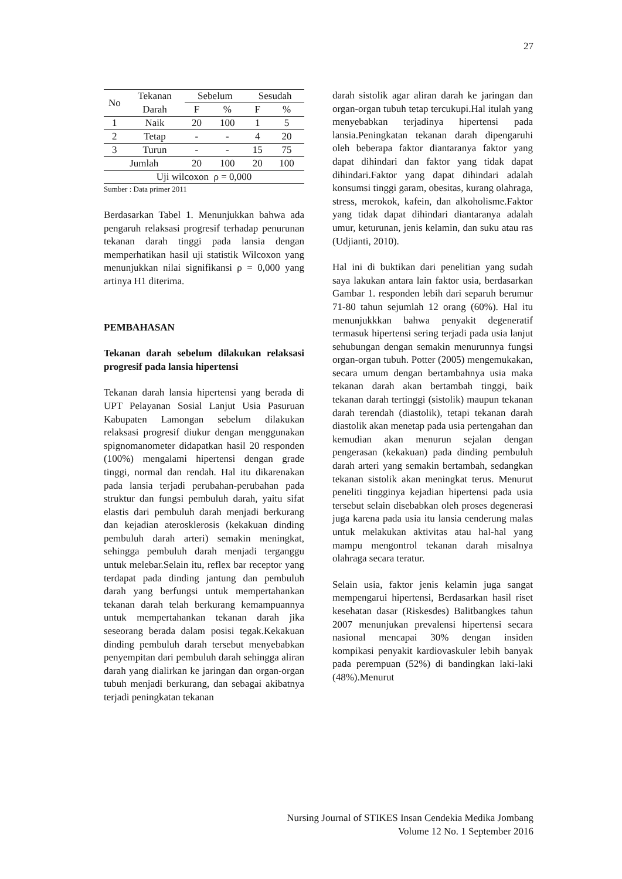27
| No | Tekanan | Sebelum | | Sesudah | |
| | Darah | F | % | F | % |
| 1 | Naik | 20 | 100 | 1 | 5 |
| 2 | Tetap | - | - | 4 | 20 |
| 3 | Turun | - | - | 15 | 75 |
| Jumlah | | 20 | 100 | 20 | 100 |
| Uji wilcoxon ρ = 0,000 | | | | | |
Sumber : Data primer 2011
Berdasarkan Tabel 1. Menunjukkan bahwa ada pengaruh relaksasi progresif terhadap penurunan tekanan darah tinggi pada lansia dengan memperhatikan hasil uji statistik Wilcoxon yang menunjukkan nilai signifikansi ρ = 0,000 yang artinya H1 diterima.
PEMBAHASAN
Tekanan darah sebelum dilakukan relaksasi progresif pada lansia hipertensi
Tekanan darah lansia hipertensi yang berada di UPT Pelayanan Sosial Lanjut Usia Pasuruan Kabupaten Lamongan sebelum dilakukan relaksasi progresif diukur dengan menggunakan spignomanometer didapatkan hasil 20 responden (100%) mengalami hipertensi dengan grade tinggi, normal dan rendah. Hal itu dikarenakan pada lansia terjadi perubahan-perubahan pada struktur dan fungsi pembuluh darah, yaitu sifat elastis dari pembuluh darah menjadi berkurang dan kejadian aterosklerosis (kekakuan dinding pembuluh darah arteri) semakin meningkat, sehingga pembuluh darah menjadi terganggu untuk melebar.Selain itu, reflex bar receptor yang terdapat pada dinding jantung dan pembuluh darah yang berfungsi untuk mempertahankan tekanan darah telah berkurang kemampuannya untuk mempertahankan tekanan darah jika seseorang berada dalam posisi tegak.Kekakuan dinding pembuluh darah tersebut menyebabkan penyempitan dari pembuluh darah sehingga aliran darah yang dialirkan ke jaringan dan organ-organ tubuh menjadi berkurang, dan sebagai akibatnya terjadi peningkatan tekanan
darah sistolik agar aliran darah ke jaringan dan organ-organ tubuh tetap tercukupi.Hal itulah yang menyebabkan terjadinya hipertensi pada lansia.Peningkatan tekanan darah dipengaruhi oleh beberapa faktor diantaranya faktor yang dapat dihindari dan faktor yang tidak dapat dihindari.Faktor yang dapat dihindari adalah konsumsi tinggi garam, obesitas, kurang olahraga, stress, merokok, kafein, dan alkoholisme.Faktor yang tidak dapat dihindari diantaranya adalah umur, keturunan, jenis kelamin, dan suku atau ras (Udjianti, 2010).
Hal ini di buktikan dari penelitian yang sudah saya lakukan antara lain faktor usia, berdasarkan Gambar 1. responden lebih dari separuh berumur 71-80 tahun sejumlah 12 orang (60%). Hal itu menunjukkkan bahwa penyakit degeneratif termasuk hipertensi sering terjadi pada usia lanjut sehubungan dengan semakin menurunnya fungsi organ-organ tubuh. Potter (2005) mengemukakan, secara umum dengan bertambahnya usia maka tekanan darah akan bertambah tinggi, baik tekanan darah tertinggi (sistolik) maupun tekanan darah terendah (diastolik), tetapi tekanan darah diastolik akan menetap pada usia pertengahan dan kemudian akan menurun sejalan dengan pengerasan (kekakuan) pada dinding pembuluh darah arteri yang semakin bertambah, sedangkan tekanan sistolik akan meningkat terus. Menurut peneliti tingginya kejadian hipertensi pada usia tersebut selain disebabkan oleh proses degenerasi juga karena pada usia itu lansia cenderung malas untuk melakukan aktivitas atau hal-hal yang mampu mengontrol tekanan darah misalnya olahraga secara teratur.
Selain usia, faktor jenis kelamin juga sangat mempengarui hipertensi, Berdasarkan hasil riset kesehatan dasar (Riskesdes) Balitbangkes tahun 2007 menunjukan prevalensi hipertensi secara nasional mencapai 30% dengan insiden kompikasi penyakit kardiovaskuler lebih banyak pada perempuan (52%) di bandingkan laki-laki (48%).Menurut
Nursing Journal of STIKES Insan Cendekia Medika Jombang
Volume 12 No. 1 September 2016